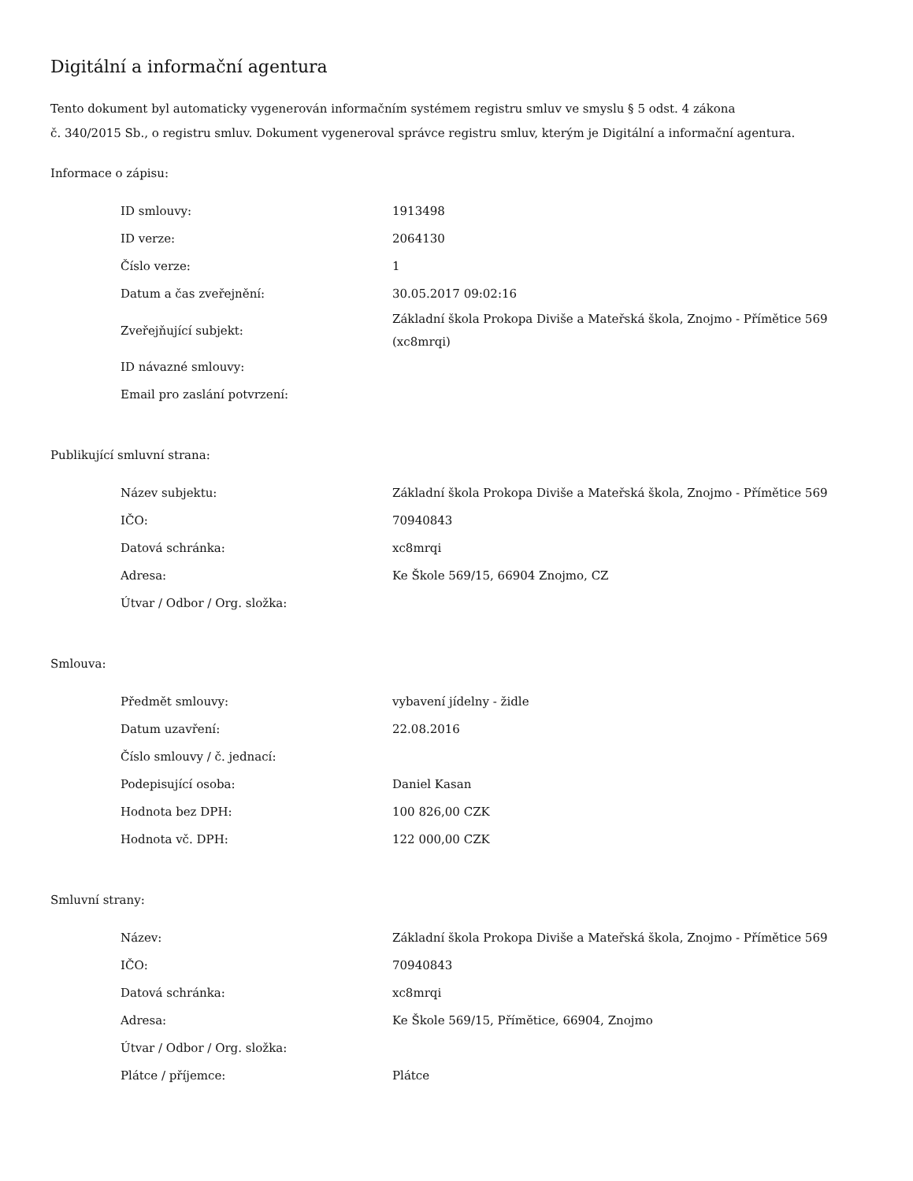Digitální a informační agentura
Tento dokument byl automaticky vygenerován informačním systémem registru smluv ve smyslu § 5 odst. 4 zákona
č. 340/2015 Sb., o registru smluv. Dokument vygeneroval správce registru smluv, kterým je Digitální a informační agentura.
Informace o zápisu:
| ID smlouvy: | 1913498 |
| ID verze: | 2064130 |
| Číslo verze: | 1 |
| Datum a čas zveřejnění: | 30.05.2017 09:02:16 |
| Zveřejňující subjekt: | Základní škola Prokopa Diviše a Mateřská škola, Znojmo - Přímětice 569 (xc8mrqi) |
| ID návazné smlouvy: | |
| Email pro zaslání potvrzení: | |
Publikující smluvní strana:
| Název subjektu: | Základní škola Prokopa Diviše a Mateřská škola, Znojmo - Přímětice 569 |
| IČO: | 70940843 |
| Datová schránka: | xc8mrqi |
| Adresa: | Ke Škole 569/15, 66904 Znojmo, CZ |
| Útvar / Odbor / Org. složka: | |
Smlouva:
| Předmět smlouvy: | vybavení jídelny - židle |
| Datum uzavření: | 22.08.2016 |
| Číslo smlouvy / č. jednací: | |
| Podepisující osoba: | Daniel Kasan |
| Hodnota bez DPH: | 100 826,00 CZK |
| Hodnota vč. DPH: | 122 000,00 CZK |
Smluvní strany:
| Název: | Základní škola Prokopa Diviše a Mateřská škola, Znojmo - Přímětice 569 |
| IČO: | 70940843 |
| Datová schránka: | xc8mrqi |
| Adresa: | Ke Škole 569/15, Přímětice, 66904, Znojmo |
| Útvar / Odbor / Org. složka: | |
| Plátce / příjemce: | Plátce |